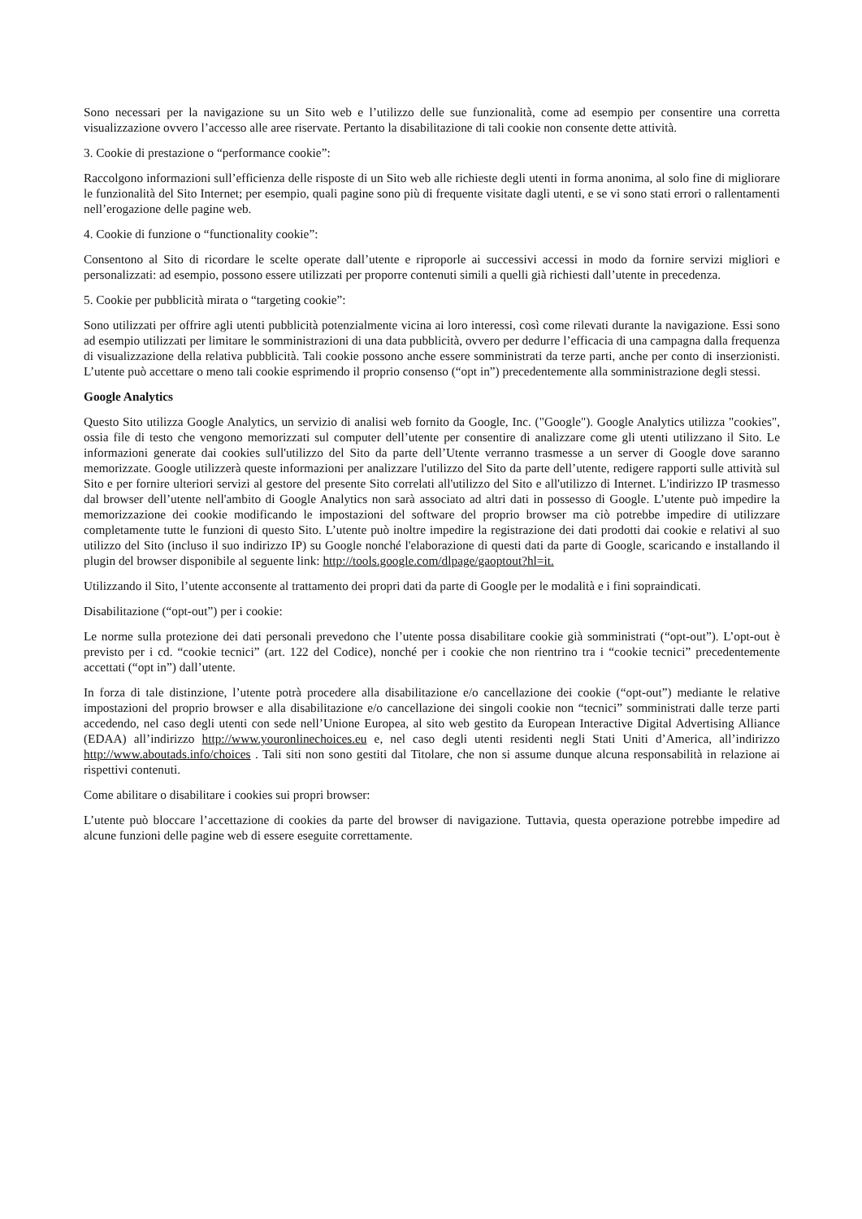Sono necessari per la navigazione su un Sito web e l’utilizzo delle sue funzionalità, come ad esempio per consentire una corretta visualizzazione ovvero l’accesso alle aree riservate. Pertanto la disabilitazione di tali cookie non consente dette attività.
3. Cookie di prestazione o “performance cookie”:
Raccolgono informazioni sull’efficienza delle risposte di un Sito web alle richieste degli utenti in forma anonima, al solo fine di migliorare le funzionalità del Sito Internet; per esempio, quali pagine sono più di frequente visitate dagli utenti, e se vi sono stati errori o rallentamenti nell’erogazione delle pagine web.
4. Cookie di funzione o “functionality cookie”:
Consentono al Sito di ricordare le scelte operate dall’utente e riproporle ai successivi accessi in modo da fornire servizi migliori e personalizzati: ad esempio, possono essere utilizzati per proporre contenuti simili a quelli già richiesti dall’utente in precedenza.
5. Cookie per pubblicità mirata o “targeting cookie”:
Sono utilizzati per offrire agli utenti pubblicità potenzialmente vicina ai loro interessi, così come rilevati durante la navigazione. Essi sono ad esempio utilizzati per limitare le somministrazioni di una data pubblicità, ovvero per dedurre l’efficacia di una campagna dalla frequenza di visualizzazione della relativa pubblicità. Tali cookie possono anche essere somministrati da terze parti, anche per conto di inserzionisti. L’utente può accettare o meno tali cookie esprimendo il proprio consenso (“opt in”) precedentemente alla somministrazione degli stessi.
Google Analytics
Questo Sito utilizza Google Analytics, un servizio di analisi web fornito da Google, Inc. ("Google"). Google Analytics utilizza "cookies", ossia file di testo che vengono memorizzati sul computer dell’utente per consentire di analizzare come gli utenti utilizzano il Sito. Le informazioni generate dai cookies sull'utilizzo del Sito da parte dell’Utente verranno trasmesse a un server di Google dove saranno memorizzate. Google utilizzerà queste informazioni per analizzare l'utilizzo del Sito da parte dell’utente, redigere rapporti sulle attività sul Sito e per fornire ulteriori servizi al gestore del presente Sito correlati all'utilizzo del Sito e all'utilizzo di Internet. L'indirizzo IP trasmesso dal browser dell’utente nell'ambito di Google Analytics non sarà associato ad altri dati in possesso di Google. L’utente può impedire la memorizzazione dei cookie modificando le impostazioni del software del proprio browser ma ciò potrebbe impedire di utilizzare completamente tutte le funzioni di questo Sito. L’utente può inoltre impedire la registrazione dei dati prodotti dai cookie e relativi al suo utilizzo del Sito (incluso il suo indirizzo IP) su Google nonché l'elaborazione di questi dati da parte di Google, scaricando e installando il plugin del browser disponibile al seguente link: http://tools.google.com/dlpage/gaoptout?hl=it.
Utilizzando il Sito, l’utente acconsente al trattamento dei propri dati da parte di Google per le modalità e i fini sopraindicati.
Disabilitazione (“opt-out”) per i cookie:
Le norme sulla protezione dei dati personali prevedono che l’utente possa disabilitare cookie già somministrati (“opt-out”). L’opt-out è previsto per i cd. “cookie tecnici” (art. 122 del Codice), nonché per i cookie che non rientrino tra i “cookie tecnici” precedentemente accettati (“opt in”) dall’utente.
In forza di tale distinzione, l’utente potrà procedere alla disabilitazione e/o cancellazione dei cookie (“opt-out”) mediante le relative impostazioni del proprio browser e alla disabilitazione e/o cancellazione dei singoli cookie non “tecnici” somministrati dalle terze parti accedendo, nel caso degli utenti con sede nell’Unione Europea, al sito web gestito da European Interactive Digital Advertising Alliance (EDAA) all’indirizzo http://www.youronlinechoices.eu e, nel caso degli utenti residenti negli Stati Uniti d’America, all’indirizzo http://www.aboutads.info/choices . Tali siti non sono gestiti dal Titolare, che non si assume dunque alcuna responsabilità in relazione ai rispettivi contenuti.
Come abilitare o disabilitare i cookies sui propri browser:
L’utente può bloccare l’accettazione di cookies da parte del browser di navigazione. Tuttavia, questa operazione potrebbe impedire ad alcune funzioni delle pagine web di essere eseguite correttamente.